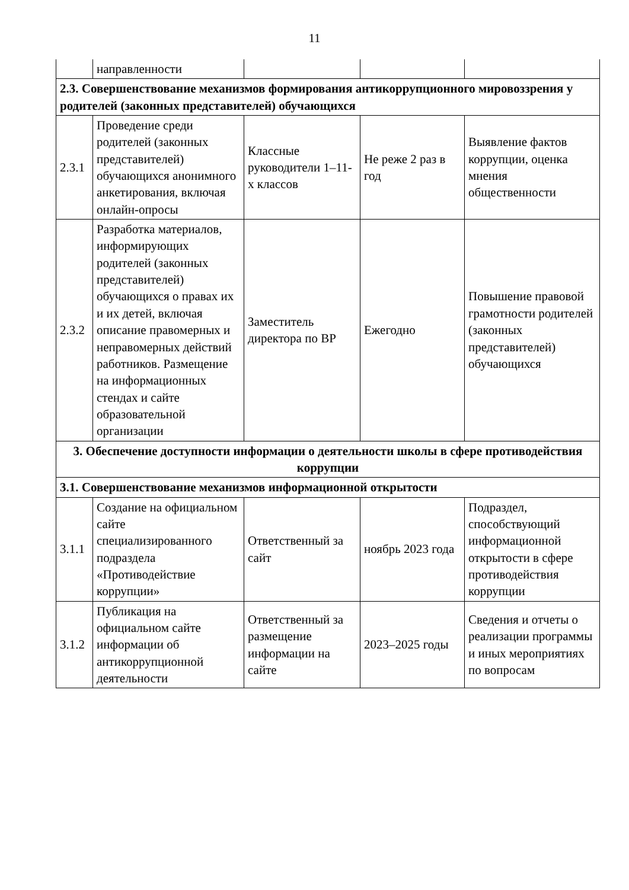11
| | направленности | | | |
| 2.3. Совершенствование механизмов формирования антикоррупционного мировоззрения у родителей (законных представителей) обучающихся | | | | |
| 2.3.1 | Проведение среди родителей (законных представителей) обучающихся анонимного анкетирования, включая онлайн-опросы | Классные руководители 1–11-х классов | Не реже 2 раз в год | Выявление фактов коррупции, оценка мнения общественности |
| 2.3.2 | Разработка материалов, информирующих родителей (законных представителей) обучающихся о правах их и их детей, включая описание правомерных и неправомерных действий работников. Размещение на информационных стендах и сайте образовательной организации | Заместитель директора по ВР | Ежегодно | Повышение правовой грамотности родителей (законных представителей) обучающихся |
| 3. Обеспечение доступности информации о деятельности школы в сфере противодействия коррупции | | | | |
| 3.1. Совершенствование механизмов информационной открытости | | | | |
| 3.1.1 | Создание на официальном сайте специализированного подраздела «Противодействие коррупции» | Ответственный за сайт | ноябрь 2023 года | Подраздел, способствующий информационной открытости в сфере противодействия коррупции |
| 3.1.2 | Публикация на официальном сайте информации об антикоррупционной деятельности | Ответственный за размещение информации на сайте | 2023–2025 годы | Сведения и отчеты о реализации программы и иных мероприятиях по вопросам |